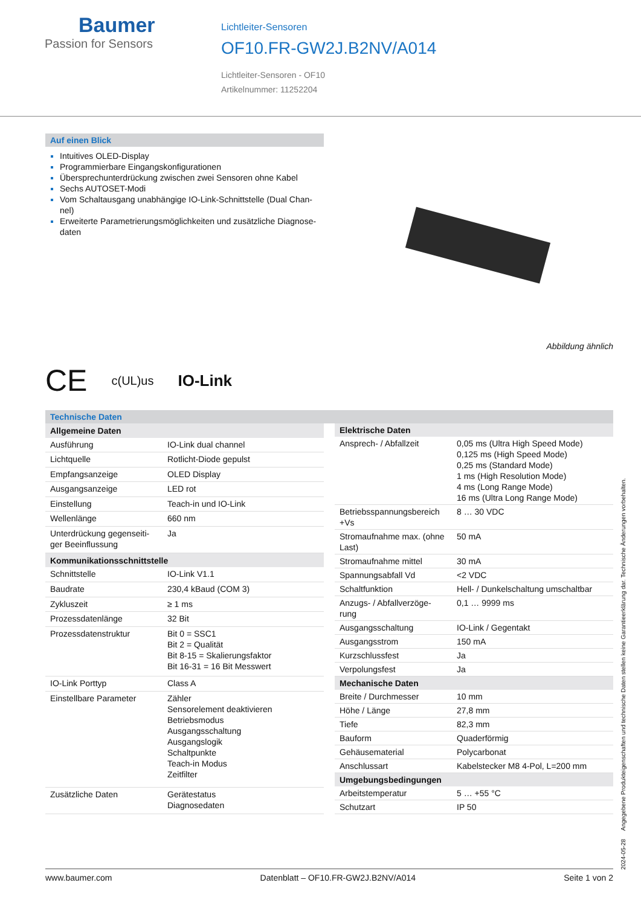Baumer
Passion for Sensors
Lichtleiter-Sensoren
OF10.FR-GW2J.B2NV/A014
Lichtleiter-Sensoren - OF10
Artikelnummer: 11252204
Auf einen Blick
Intuitives OLED-Display
Programmierbare Eingangskonfigurationen
Übersprechunterdrückung zwischen zwei Sensoren ohne Kabel
Sechs AUTOSET-Modi
Vom Schaltausgang unabhängige IO-Link-Schnittstelle (Dual Chan-nel)
Erweiterte Parametrierungsmöglichkeiten und zusätzliche Diagnose-daten
Abbildung ähnlich
CE c(UL)us IO-Link
Technische Daten
| Allgemeine Daten | |
| --- | --- |
| Ausführung | IO-Link dual channel |
| Lichtquelle | Rotlicht-Diode gepulst |
| Empfangsanzeige | OLED Display |
| Ausgangsanzeige | LED rot |
| Einstellung | Teach-in und IO-Link |
| Wellenlänge | 660 nm |
| Unterdrückung gegenseiti-ger Beeinflussung | Ja |
| Kommunikationsschnittstelle | |
| Schnittstelle | IO-Link V1.1 |
| Baudrate | 230,4 kBaud (COM 3) |
| Zykluszeit | ≥ 1 ms |
| Prozessdatenlänge | 32 Bit |
| Prozessdatenstruktur | Bit 0 = SSC1 Bit 2 = Qualität Bit 8-15 = Skalierungsfaktor Bit 16-31 = 16 Bit Messwert |
| IO-Link Porttyp | Class A |
| Einstellbare Parameter | Zähler Sensorelement deaktivieren Betriebsmodus Ausgangsschaltung Ausgangslogik Schaltpunkte Teach-in Modus Zeitfilter |
| Zusätzliche Daten | Gerätestatus Diagnosedaten |
| Elektrische Daten | |
| --- | --- |
| Ansprech- / Abfallzeit | 0,05 ms (Ultra High Speed Mode) 0,125 ms (High Speed Mode) 0,25 ms (Standard Mode) 1 ms (High Resolution Mode) 4 ms (Long Range Mode) 16 ms (Ultra Long Range Mode) |
| Betriebsspannungsbereich +Vs | 8 … 30 VDC |
| Stromaufnahme max. (ohne Last) | 50 mA |
| Stromaufnahme mittel | 30 mA |
| Spannungsabfall Vd | <2 VDC |
| Schaltfunktion | Hell- / Dunkelschaltung umschaltbar |
| Anzugs- / Abfallverzöge-rung | 0,1 … 9999 ms |
| Ausgangsschaltung | IO-Link / Gegentakt |
| Ausgangsstrom | 150 mA |
| Kurzschlussfest | Ja |
| Verpolungsfest | Ja |
| Mechanische Daten | |
| Breite / Durchmesser | 10 mm |
| Höhe / Länge | 27,8 mm |
| Tiefe | 82,3 mm |
| Bauform | Quaderförmig |
| Gehäusematerial | Polycarbonat |
| Anschlussart | Kabelstecker M8 4-Pol, L=200 mm |
| Umgebungsbedingungen | |
| Arbeitstemperatur | 5 … +55 °C |
| Schutzart | IP 50 |
2024-05-28 Angegebene Produkteigenschaften und technische Daten stellen keine Garantieerklärung dar. Technische Änderungen vorbehalten.
www.baumer.com Datenblatt – OF10.FR-GW2J.B2NV/A014 Seite 1 von 2